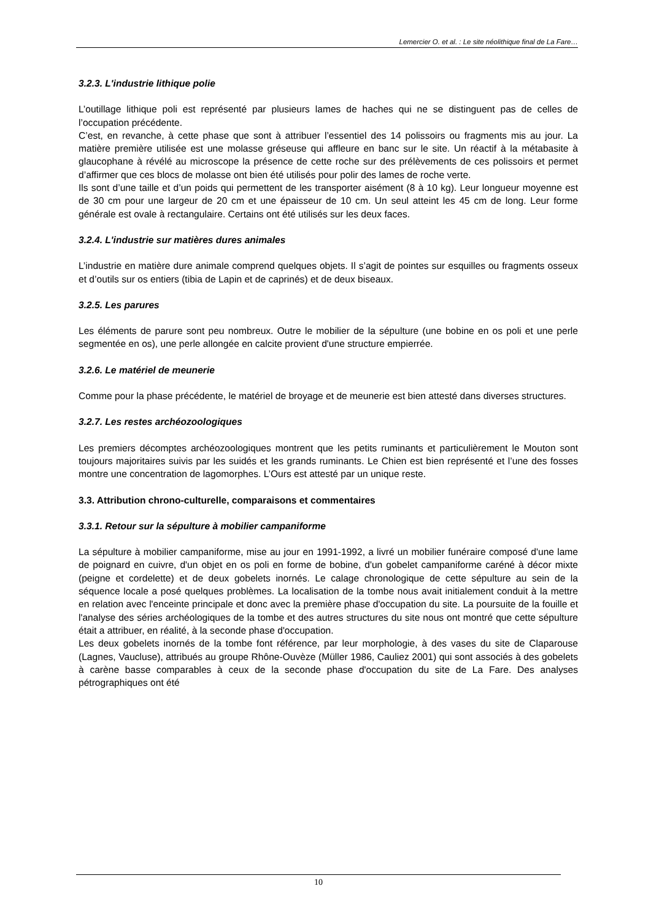Lemercier O. et al. : Le site néolithique final de La Fare…
3.2.3. L'industrie lithique polie
L’outillage lithique poli est représenté par plusieurs lames de haches qui ne se distinguent pas de celles de l’occupation précédente.
C’est, en revanche, à cette phase que sont à attribuer l’essentiel des 14 polissoirs ou fragments mis au jour. La matière première utilisée est une molasse gréseuse qui affleure en banc sur le site. Un réactif à la métabasite à glaucophane à révélé au microscope la présence de cette roche sur des prélèvements de ces polissoirs et permet d’affirmer que ces blocs de molasse ont bien été utilisés pour polir des lames de roche verte.
Ils sont d’une taille et d’un poids qui permettent de les transporter aisément (8 à 10 kg). Leur longueur moyenne est de 30 cm pour une largeur de 20 cm et une épaisseur de 10 cm. Un seul atteint les 45 cm de long. Leur forme générale est ovale à rectangulaire. Certains ont été utilisés sur les deux faces.
3.2.4. L'industrie sur matières dures animales
L’industrie en matière dure animale comprend quelques objets. Il s’agit de pointes sur esquilles ou fragments osseux et d’outils sur os entiers (tibia de Lapin et de caprinés) et de deux biseaux.
3.2.5. Les parures
Les éléments de parure sont peu nombreux. Outre le mobilier de la sépulture (une bobine en os poli et une perle segmentée en os), une perle allongée en calcite provient d'une structure empierrée.
3.2.6. Le matériel de meunerie
Comme pour la phase précédente, le matériel de broyage et de meunerie est bien attesté dans diverses structures.
3.2.7. Les restes archéozoologiques
Les premiers décomptes archéozoologiques montrent que les petits ruminants et particulièrement le Mouton sont toujours majoritaires suivis par les suidés et les grands ruminants. Le Chien est bien représenté et l’une des fosses montre une concentration de lagomorphes. L’Ours est attesté par un unique reste.
3.3. Attribution chrono-culturelle, comparaisons et commentaires
3.3.1. Retour sur la sépulture à mobilier campaniforme
La sépulture à mobilier campaniforme, mise au jour en 1991-1992, a livré un mobilier funéraire composé d'une lame de poignard en cuivre, d'un objet en os poli en forme de bobine, d'un gobelet campaniforme caréné à décor mixte (peigne et cordelette) et de deux gobelets inornés. Le calage chronologique de cette sépulture au sein de la séquence locale a posé quelques problèmes. La localisation de la tombe nous avait initialement conduit à la mettre en relation avec l'enceinte principale et donc avec la première phase d'occupation du site. La poursuite de la fouille et l'analyse des séries archéologiques de la tombe et des autres structures du site nous ont montré que cette sépulture était a attribuer, en réalité, à la seconde phase d'occupation.
Les deux gobelets inornés de la tombe font référence, par leur morphologie, à des vases du site de Claparouse (Lagnes, Vaucluse), attribués au groupe Rhône-Ouvèze (Müller 1986, Cauliez 2001) qui sont associés à des gobelets à carène basse comparables à ceux de la seconde phase d'occupation du site de La Fare. Des analyses pétrographiques ont été
10